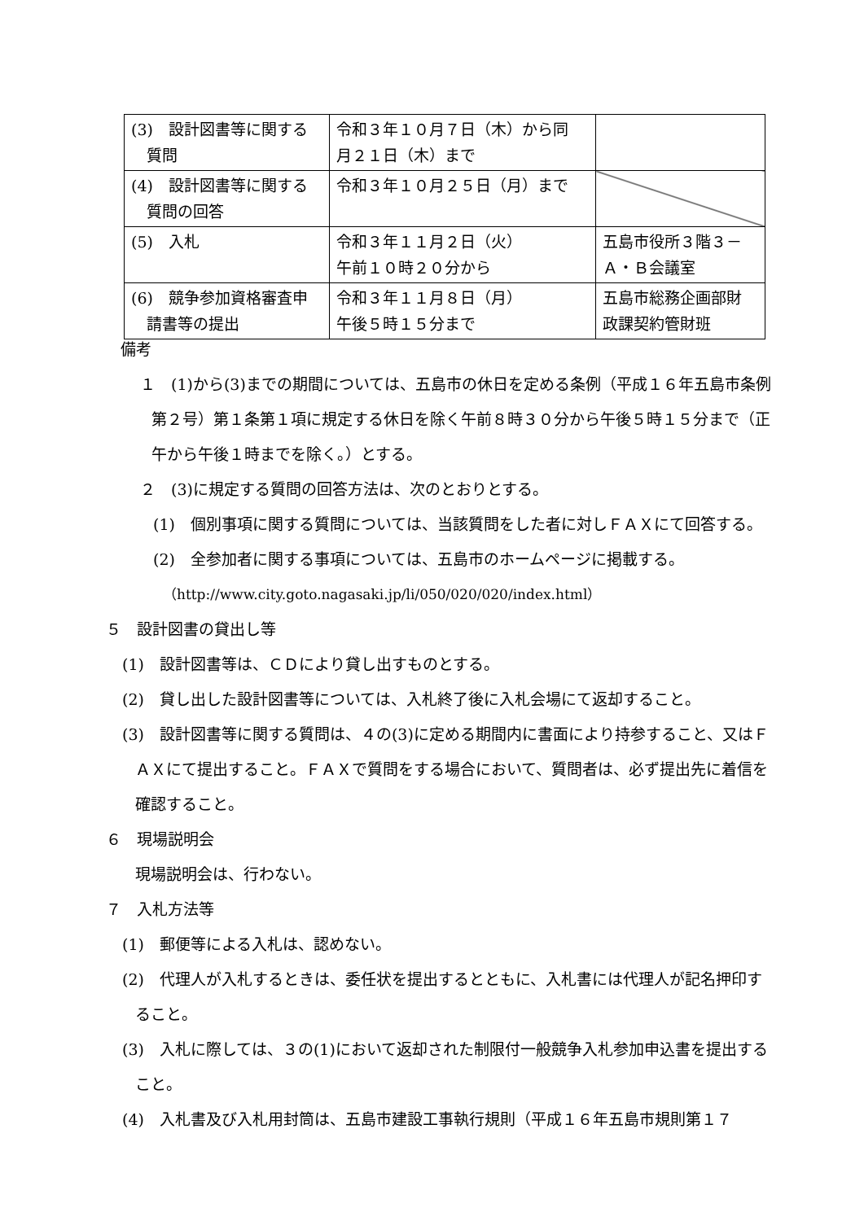| (3) 設計図書等に関する 質問 | 令和３年１０月７日（木）から同 月２１日（木）まで | |
| (4) 設計図書等に関する 質問の回答 | 令和３年１０月２５日（月）まで | |
| (5) 入札 | 令和３年１１月２日（火） 午前１０時２０分から | 五島市役所３階３－ Ａ・Ｂ会議室 |
| (6) 競争参加資格審査申 請書等の提出 | 令和３年１１月８日（月） 午後５時１５分まで | 五島市総務企画部財 政課契約管財班 |
備考
１　(1)から(3)までの期間については、五島市の休日を定める条例（平成１６年五島市条例第２号）第１条第１項に規定する休日を除く午前８時３０分から午後５時１５分まで（正午から午後１時までを除く。）とする。
２　(3)に規定する質問の回答方法は、次のとおりとする。
(1)　個別事項に関する質問については、当該質問をした者に対しＦＡＸにて回答する。
(2)　全参加者に関する事項については、五島市のホームページに掲載する。
（http://www.city.goto.nagasaki.jp/li/050/020/020/index.html）
５　設計図書の貸出し等
(1)　設計図書等は、ＣＤにより貸し出すものとする。
(2)　貸し出した設計図書等については、入札終了後に入札会場にて返却すること。
(3)　設計図書等に関する質問は、４の(3)に定める期間内に書面により持参すること、又はＦＡＸにて提出すること。ＦＡＸで質問をする場合において、質問者は、必ず提出先に着信を確認すること。
６　現場説明会
現場説明会は、行わない。
７　入札方法等
(1)　郵便等による入札は、認めない。
(2)　代理人が入札するときは、委任状を提出するとともに、入札書には代理人が記名押印すること。
(3)　入札に際しては、３の(1)において返却された制限付一般競争入札参加申込書を提出すること。
(4)　入札書及び入札用封筒は、五島市建設工事執行規則（平成１６年五島市規則第１７